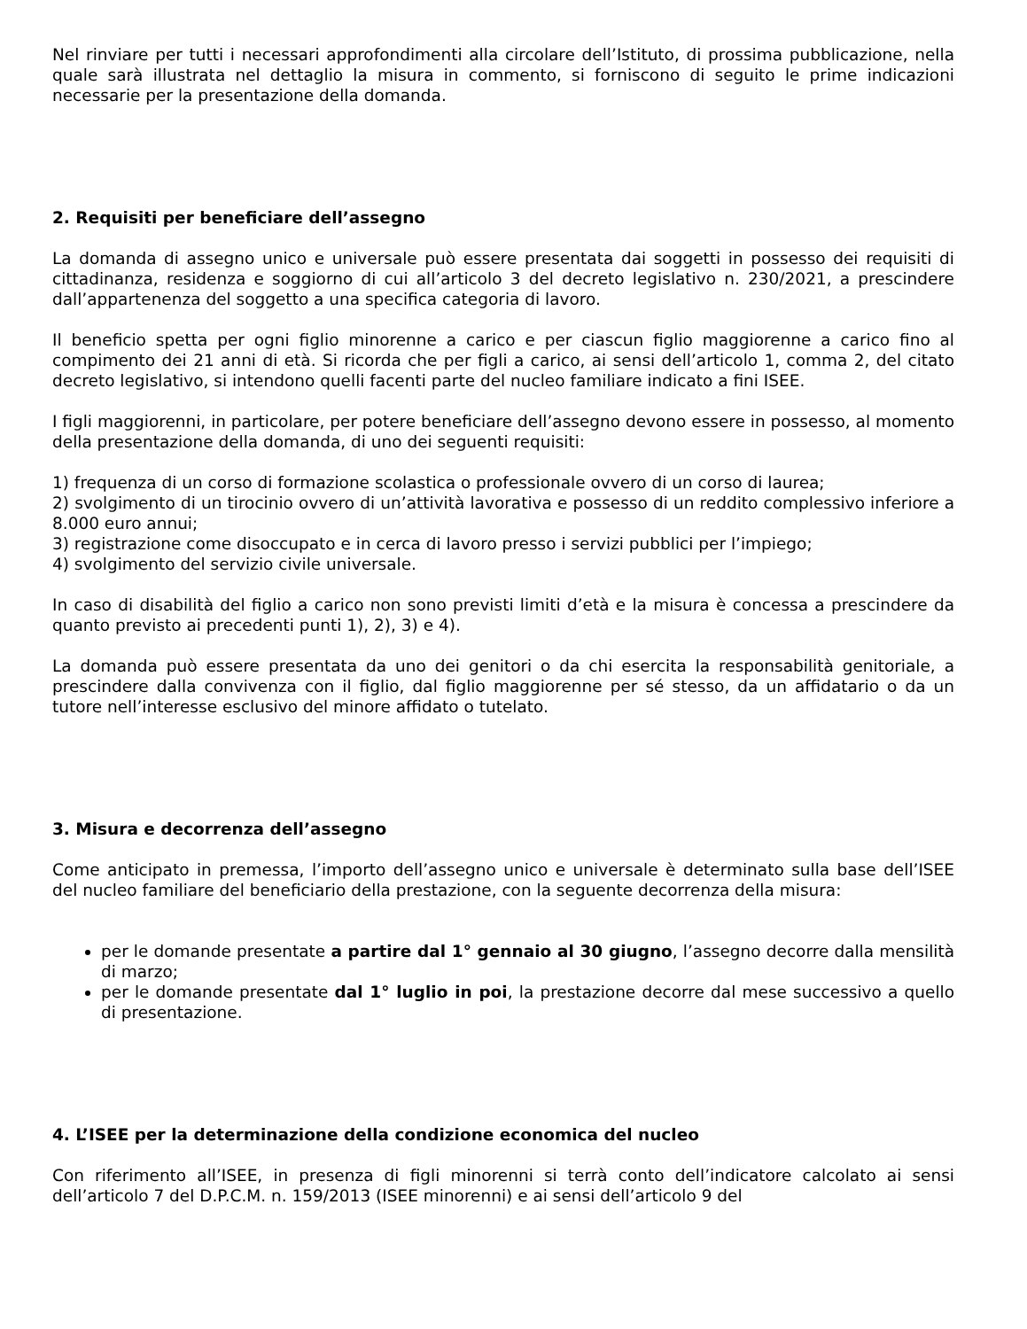Nel rinviare per tutti i necessari approfondimenti alla circolare dell’Istituto, di prossima pubblicazione, nella quale sarà illustrata nel dettaglio la misura in commento, si forniscono di seguito le prime indicazioni necessarie per la presentazione della domanda.
2. Requisiti per beneficiare dell’assegno
La domanda di assegno unico e universale può essere presentata dai soggetti in possesso dei requisiti di cittadinanza, residenza e soggiorno di cui all’articolo 3 del decreto legislativo n. 230/2021, a prescindere dall’appartenenza del soggetto a una specifica categoria di lavoro.
Il beneficio spetta per ogni figlio minorenne a carico e per ciascun figlio maggiorenne a carico fino al compimento dei 21 anni di età. Si ricorda che per figli a carico, ai sensi dell’articolo 1, comma 2, del citato decreto legislativo, si intendono quelli facenti parte del nucleo familiare indicato a fini ISEE.
I figli maggiorenni, in particolare, per potere beneficiare dell’assegno devono essere in possesso, al momento della presentazione della domanda, di uno dei seguenti requisiti:
1) frequenza di un corso di formazione scolastica o professionale ovvero di un corso di laurea;
2) svolgimento di un tirocinio ovvero di un’attività lavorativa e possesso di un reddito complessivo inferiore a 8.000 euro annui;
3) registrazione come disoccupato e in cerca di lavoro presso i servizi pubblici per l’impiego;
4) svolgimento del servizio civile universale.
In caso di disabilità del figlio a carico non sono previsti limiti d’età e la misura è concessa a prescindere da quanto previsto ai precedenti punti 1), 2), 3) e 4).
La domanda può essere presentata da uno dei genitori o da chi esercita la responsabilità genitoriale, a prescindere dalla convivenza con il figlio, dal figlio maggiorenne per sé stesso, da un affidatario o da un tutore nell’interesse esclusivo del minore affidato o tutelato.
3. Misura e decorrenza dell’assegno
Come anticipato in premessa, l’importo dell’assegno unico e universale è determinato sulla base dell’ISEE del nucleo familiare del beneficiario della prestazione, con la seguente decorrenza della misura:
per le domande presentate a partire dal 1° gennaio al 30 giugno, l’assegno decorre dalla mensilità di marzo;
per le domande presentate dal 1° luglio in poi, la prestazione decorre dal mese successivo a quello di presentazione.
4. L’ISEE per la determinazione della condizione economica del nucleo
Con riferimento all’ISEE, in presenza di figli minorenni si terrà conto dell’indicatore calcolato ai sensi dell’articolo 7 del D.P.C.M. n. 159/2013 (ISEE minorenni) e ai sensi dell’articolo 9 del